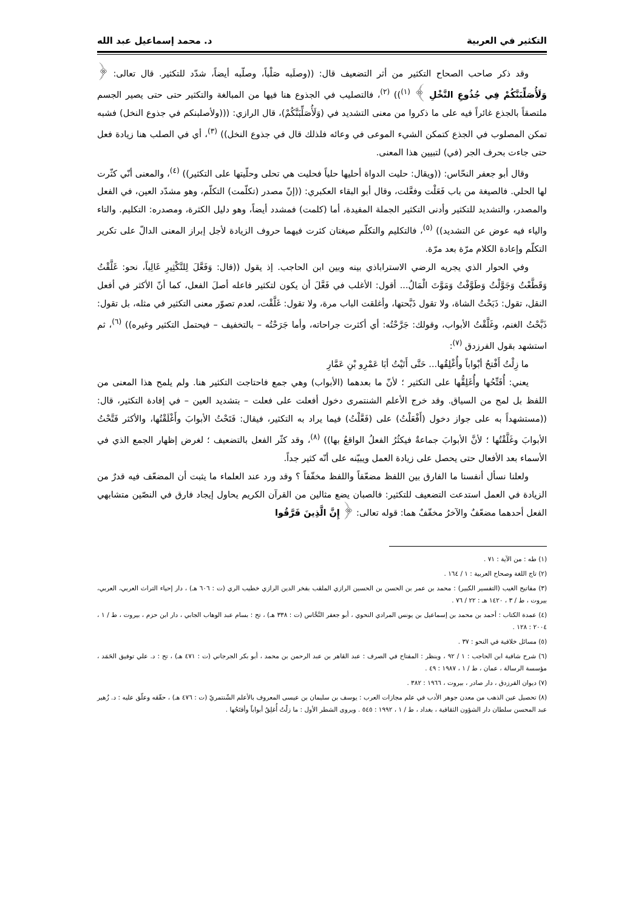التكثير في العربية د. محمد إسماعيل عبد الله
وقد ذكر صاحب الصحاح التكثير من أثر التضعيف قال: ((وصلَبه صَلْباً، وصلّبه أيضاً، شدّد للتكثير. قال تعالى: ﴿ وَلَأُصَلِّبَنَّكُمْ فِي جُذُوعِ النَّخْلِ ﴾ <sup>(١)</sup>)) <sup>(٢)</sup>، فالتصليب في الجذوع هنا فيها من المبالغة والتكثير حتى حتى يصير الجسم ملتصقاً بالجذع غائراً فيه على ما ذكروا من معنى التشديد في (وَلَأُصَلِّبَنَّكُمْ)، قال الرازي: (((ولأصلبنكم في جذوع النخل) فشبه تمكن المصلوب في الجذع كتمكن الشيء الموعى في وعائه فلذلك قال في جذوع النخل)) <sup>(٣)</sup>، أي في الصلب هنا زيادة فعل حتى جاءت بحرف الجر (في) لتبيين هذا المعنى.
وقال أبو جعفر النحّاس: ((ويقال: حليت الدواة أحليها حلياً فحليت هي تحلى وحلّيتها على التكثير)) <sup>(٤)</sup>، والمعنى أنّي كثّرت لها الحلي. فالصيغة من باب فَعَلْت وفعَّلت، وقال أبو البقاء العكبري: ((إنّ مصدر (تكلّمت) التكلّم، وهو مشدّد العين، في الفعل والمصدر، والتشديد للتكثير وأدنى التكثير الجملة المفيدة، أما (كلمت) فمشدد أيضاً، وهو دليل الكثرة، ومصدره: التكليم. والتاء والياء فيه عوض عن التشديد)) <sup>(٥)</sup>، فالتكليم والتكلّم صيغتان كثرت فيهما حروف الزيادة لأجل إبراز المعنى الدالّ على تكرير التكلّم وإعادة الكلام مرّة بعد مرّة.
وفي الحوار الذي يجريه الرضي الاستراباذي بينه وبين ابن الحاجب. إذ يقول ((قال: وَفَعَّلَ لِلتَّكْثِيرِ غَالِباً، نحو: غَلَّقْتُ وَقَطَّعْتُ وَجَوَّلْتُ وَطَوَّفْتُ وَمَوَّتَ الْمَالُ... أقول: الأغلب في فَعَّلَ أن يكون لتكثير فاعله أصلَ الفعل، كما أنّ الأكثر في أفعل النقل، تقول: ذَبَحْتُ الشاة، ولا تقول ذَبَّحتها، وأغلقت الباب مرة، ولا تقول: غَلَّقْت، لعدم تصوّر معنى التكثير في مثله، بل تقول: ذَبَّحْتُ الغنم، وغَلَّقْتُ الأبواب، وقولك: جَرَّحْتُه: أي أكثرت جراحاته، وأما جَرَحْتُه – بالتخفيف – فيحتمل التكثير وغيره)) <sup>(٦)</sup>، ثم استشهد بقول الفرزدق <sup>(٧)</sup>:
ما زِلْتُ أَفْتحُ أبْواباً وأُغْلِقُها... حَتَّى أَتَيْتُ أبَا عَمْرِو بْنِ عَمَّارِ
يعني: أُفَتِّحُها وأُغَلِقُّها على التكثير ؛ لأنّ ما بعدهما (الأبواب) وهي جمع فاحتاجت التكثير هنا. ولم يلمح هذا المعنى من اللفظ بل لمح من السياق. وقد خرج الأعلم الشنتمرى دخول أفعلت على فعلت – بتشديد العين – في إفادة التكثير، قال: ((مستشهداً به على جواز دخول (أَفْعَلْتُ) على (فَعَّلْتُ) فيما يراد به التكثير، فيقال: فَتَحْتُ الأبوابَ وأَغْلَقْتُها، والأكثر فَتَّحْتُ الأبوابَ وغَلَّقْتُها ؛ لأنَّ الأبوابَ جماعةٌ فيكثُرُ الفعلُ الواقعُ بها)) <sup>(٨)</sup>، وقد كثّر الفعل بالتضعيف ؛ لغرض إظهار الجمع الذي في الأسماء بعد الأفعال حتى يحصل على زيادة العمل ويبيّنه على أنّه كثير جداً.
ولعلنا نسأل أنفسنا ما الفارق بين اللفظ مضعّفاً واللفظ مخفّفاً ؟ وقد ورد عند العلماء ما يثبت أن المضعّف فيه قدرٌ من الزيادة في العمل استدعت التضعيف للتكثير: فالصبان يضع مثالين من القرآن الكريم يحاول إيجاد فارق في النصّين متشابهي الفعل أحدهما مضعّفٌ والآخرُ مخفّفٌ هما: قوله تعالى: ﴿ إِنَّ الَّذِينَ فَرَّقُوا
(١) طه : من الآية : ٧١ .
(٢) تاج اللغة وصحاح العربية : ١ / ١٦٤ .
(٣) مفاتيح الغيب (التفسير الكبير) : محمد بن عمر بن الحسن بن الحسين الرازي الملقب بفخر الدين الرازي خطيب الري (ت : ٦٠٦ هـ) ، دار إحياء التراث العربي، العربي، بيروت ، ط / ٣ ، ١٤٢٠ هـ : ٢٢ / ٧٦ .
(٤) عمدة الكتاب : أحمد بن محمد بن إسماعيل بن يونس المرادي النحوي ، أبو جعفر النَّحَّاس (ت : ٣٣٨ هـ) ، تح : بسام عبد الوهاب الجابي ، دار ابن حزم ، بيروت ، ط / ١ ، ٢٠٠٤ : ١٢٨ .
(٥) مسائل خلافية في النحو : ٣٧ .
(٦) شرح شافية ابن الحاجب : ١ / ٩٢ ، وينظر : المفتاح في الصرف : عبد القاهر بن عبد الرحمن بن محمد ، أبو بكر الجرجاني (ت : ٤٧١ هـ) ، تح : د. علي توفيق الحَمَد ، مؤسسة الرسالة ، عمان ، ط / ١ ، ١٩٨٧ : ٤٩ .
(٧) ديوان الفرزدق ، دار صادر ، بيروت ، ١٩٦٦ : ٣٨٢ .
(٨) تحصيل عين الذهب من معدن جوهر الأدب في علم مجازات العرب : يوسف بن سليمان بن عيسى المعروف بالأعلم الشّنتمريّ (ت : ٤٧٦ هـ) ، حقّقه وعلّق عليه : د. زُهير عبد المحسن سلطان دار الشؤون الثقافية ، بغداد ، ط / ١ ، ١٩٩٢ : ٥٤٥ . ويروى الشطر الأول : ما زلْتُ أُغلِقُ أبواباً وأفتَحُها .